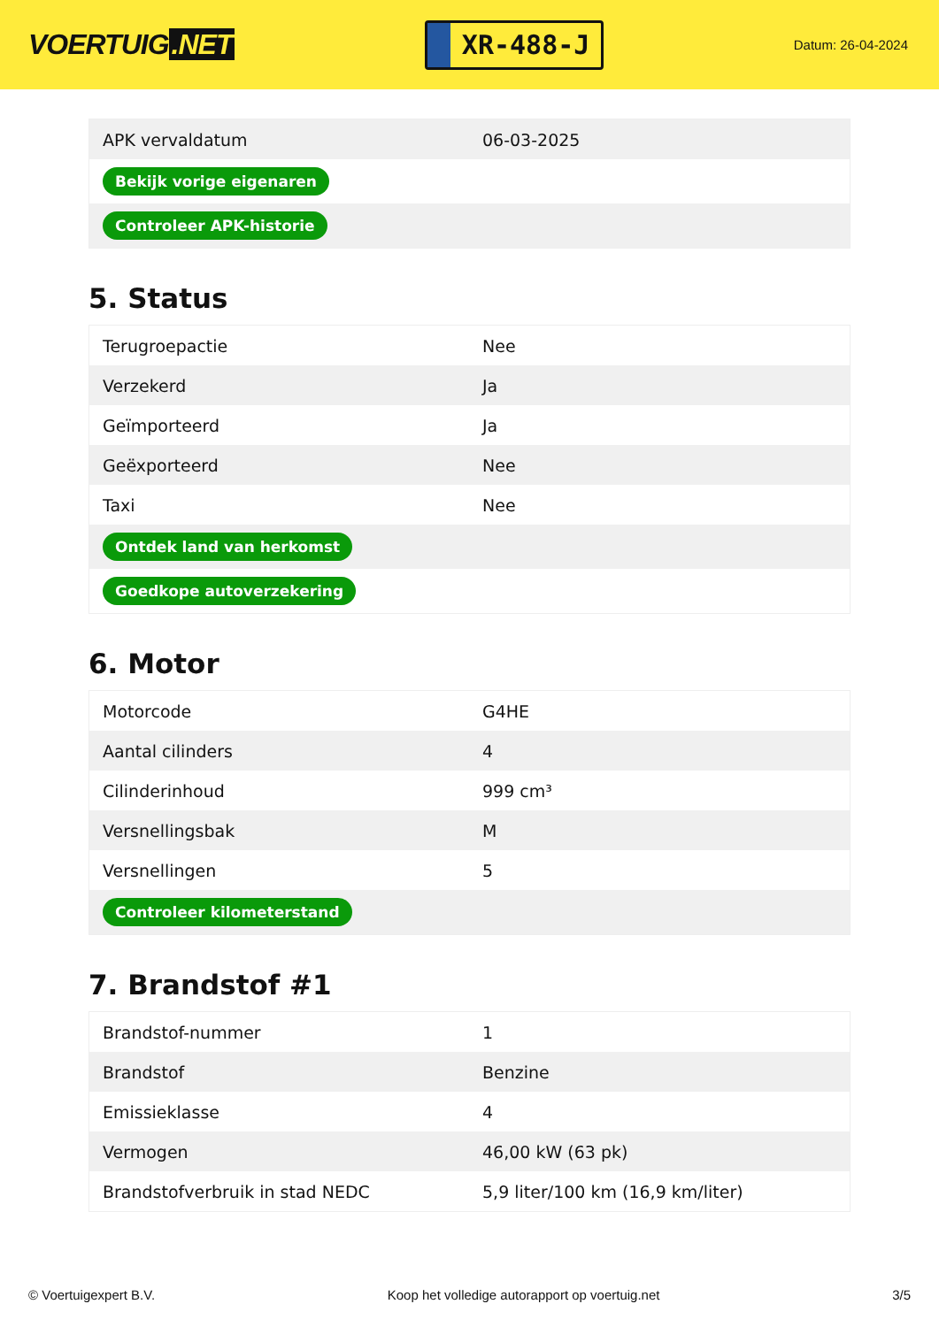VOERTUIG.NET
XR-488-J
Datum: 26-04-2024
| APK vervaldatum | 06-03-2025 |
| Bekijk vorige eigenaren | |
| Controleer APK-historie | |
5. Status
| Terugroepactie | Nee |
| Verzekerd | Ja |
| Geïmporteerd | Ja |
| Geëxporteerd | Nee |
| Taxi | Nee |
| Ontdek land van herkomst | |
| Goedkope autoverzekering | |
6. Motor
| Motorcode | G4HE |
| Aantal cilinders | 4 |
| Cilinderinhoud | 999 cm³ |
| Versnellingsbak | M |
| Versnellingen | 5 |
| Controleer kilometerstand | |
7. Brandstof #1
| Brandstof-nummer | 1 |
| Brandstof | Benzine |
| Emissieklasse | 4 |
| Vermogen | 46,00 kW (63 pk) |
| Brandstofverbruik in stad NEDC | 5,9 liter/100 km (16,9 km/liter) |
© Voertuigexpert B.V. Koop het volledige autorapport op voertuig.net 3/5